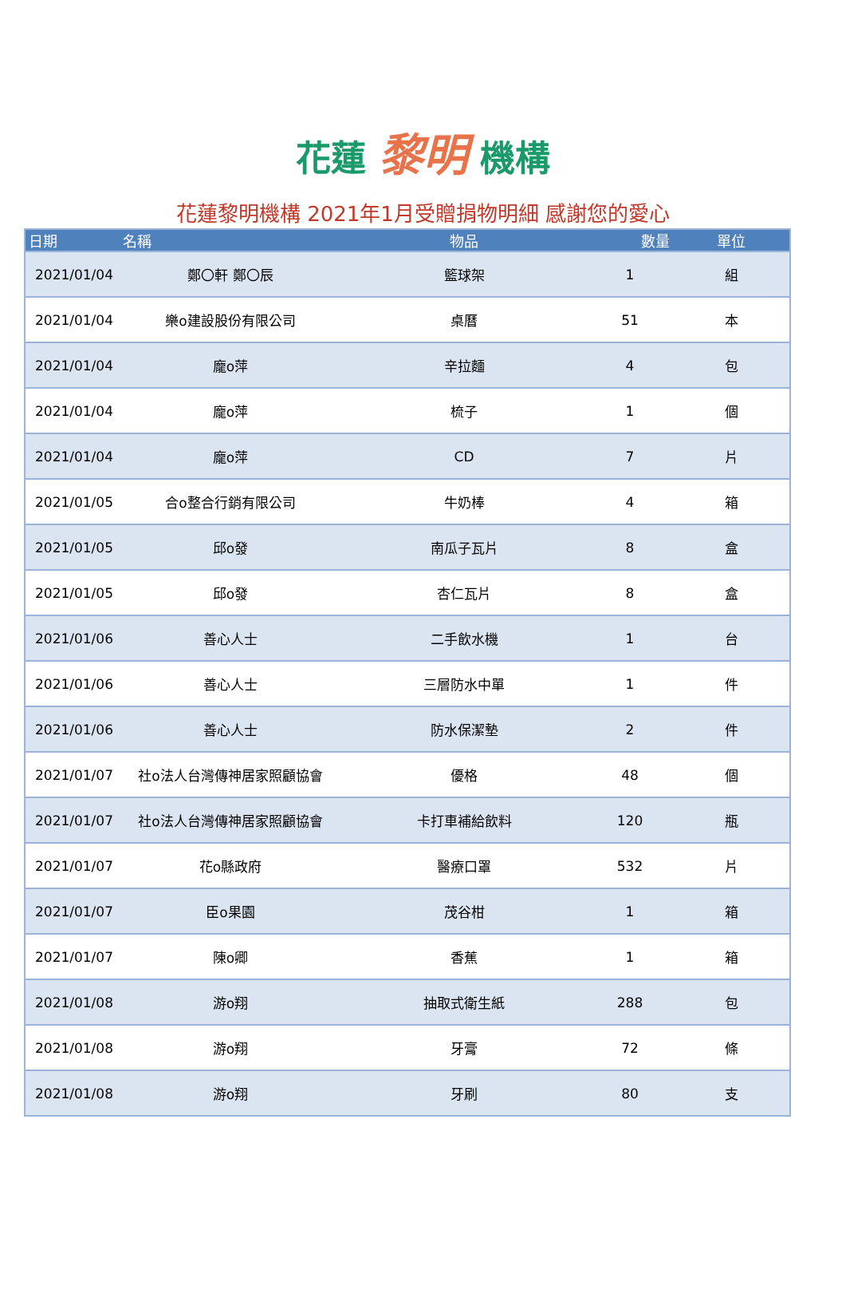花蓮 黎明 機構
花蓮黎明機構 2021年1月受贈捐物明細 感謝您的愛心
| 日期 | 名稱 | 物品 | 數量 | 單位 |
| --- | --- | --- | --- | --- |
| 2021/01/04 | 鄭〇軒 鄭〇辰 | 籃球架 | 1 | 組 |
| 2021/01/04 | 樂o建設股份有限公司 | 桌曆 | 51 | 本 |
| 2021/01/04 | 龐o萍 | 辛拉麵 | 4 | 包 |
| 2021/01/04 | 龐o萍 | 梳子 | 1 | 個 |
| 2021/01/04 | 龐o萍 | CD | 7 | 片 |
| 2021/01/05 | 合o整合行銷有限公司 | 牛奶棒 | 4 | 箱 |
| 2021/01/05 | 邱o發 | 南瓜子瓦片 | 8 | 盒 |
| 2021/01/05 | 邱o發 | 杏仁瓦片 | 8 | 盒 |
| 2021/01/06 | 善心人士 | 二手飲水機 | 1 | 台 |
| 2021/01/06 | 善心人士 | 三層防水中單 | 1 | 件 |
| 2021/01/06 | 善心人士 | 防水保潔墊 | 2 | 件 |
| 2021/01/07 | 社o法人台灣傳神居家照顧協會 | 優格 | 48 | 個 |
| 2021/01/07 | 社o法人台灣傳神居家照顧協會 | 卡打車補給飲料 | 120 | 瓶 |
| 2021/01/07 | 花o縣政府 | 醫療口罩 | 532 | 片 |
| 2021/01/07 | 臣o果園 | 茂谷柑 | 1 | 箱 |
| 2021/01/07 | 陳o卿 | 香蕉 | 1 | 箱 |
| 2021/01/08 | 游o翔 | 抽取式衛生紙 | 288 | 包 |
| 2021/01/08 | 游o翔 | 牙膏 | 72 | 條 |
| 2021/01/08 | 游o翔 | 牙刷 | 80 | 支 |